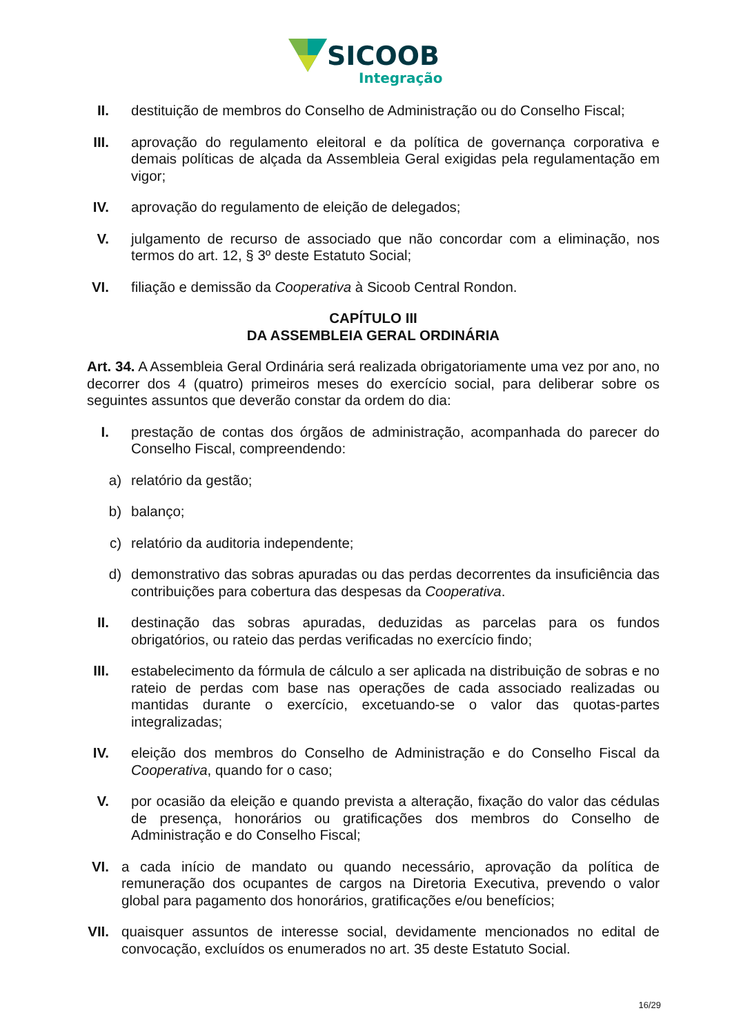SICOOB
Integração
II. destituição de membros do Conselho de Administração ou do Conselho Fiscal;
III. aprovação do regulamento eleitoral e da política de governança corporativa e demais políticas de alçada da Assembleia Geral exigidas pela regulamentação em vigor;
IV. aprovação do regulamento de eleição de delegados;
V. julgamento de recurso de associado que não concordar com a eliminação, nos termos do art. 12, § 3º deste Estatuto Social;
VI. filiação e demissão da Cooperativa à Sicoob Central Rondon.
CAPÍTULO III
DA ASSEMBLEIA GERAL ORDINÁRIA
Art. 34. A Assembleia Geral Ordinária será realizada obrigatoriamente uma vez por ano, no decorrer dos 4 (quatro) primeiros meses do exercício social, para deliberar sobre os seguintes assuntos que deverão constar da ordem do dia:
I. prestação de contas dos órgãos de administração, acompanhada do parecer do Conselho Fiscal, compreendendo:
a) relatório da gestão;
b) balanço;
c) relatório da auditoria independente;
d) demonstrativo das sobras apuradas ou das perdas decorrentes da insuficiência das contribuições para cobertura das despesas da Cooperativa.
II. destinação das sobras apuradas, deduzidas as parcelas para os fundos obrigatórios, ou rateio das perdas verificadas no exercício findo;
III. estabelecimento da fórmula de cálculo a ser aplicada na distribuição de sobras e no rateio de perdas com base nas operações de cada associado realizadas ou mantidas durante o exercício, excetuando-se o valor das quotas-partes integralizadas;
IV. eleição dos membros do Conselho de Administração e do Conselho Fiscal da Cooperativa, quando for o caso;
V. por ocasião da eleição e quando prevista a alteração, fixação do valor das cédulas de presença, honorários ou gratificações dos membros do Conselho de Administração e do Conselho Fiscal;
VI. a cada início de mandato ou quando necessário, aprovação da política de remuneração dos ocupantes de cargos na Diretoria Executiva, prevendo o valor global para pagamento dos honorários, gratificações e/ou benefícios;
VII. quaisquer assuntos de interesse social, devidamente mencionados no edital de convocação, excluídos os enumerados no art. 35 deste Estatuto Social.
16/29